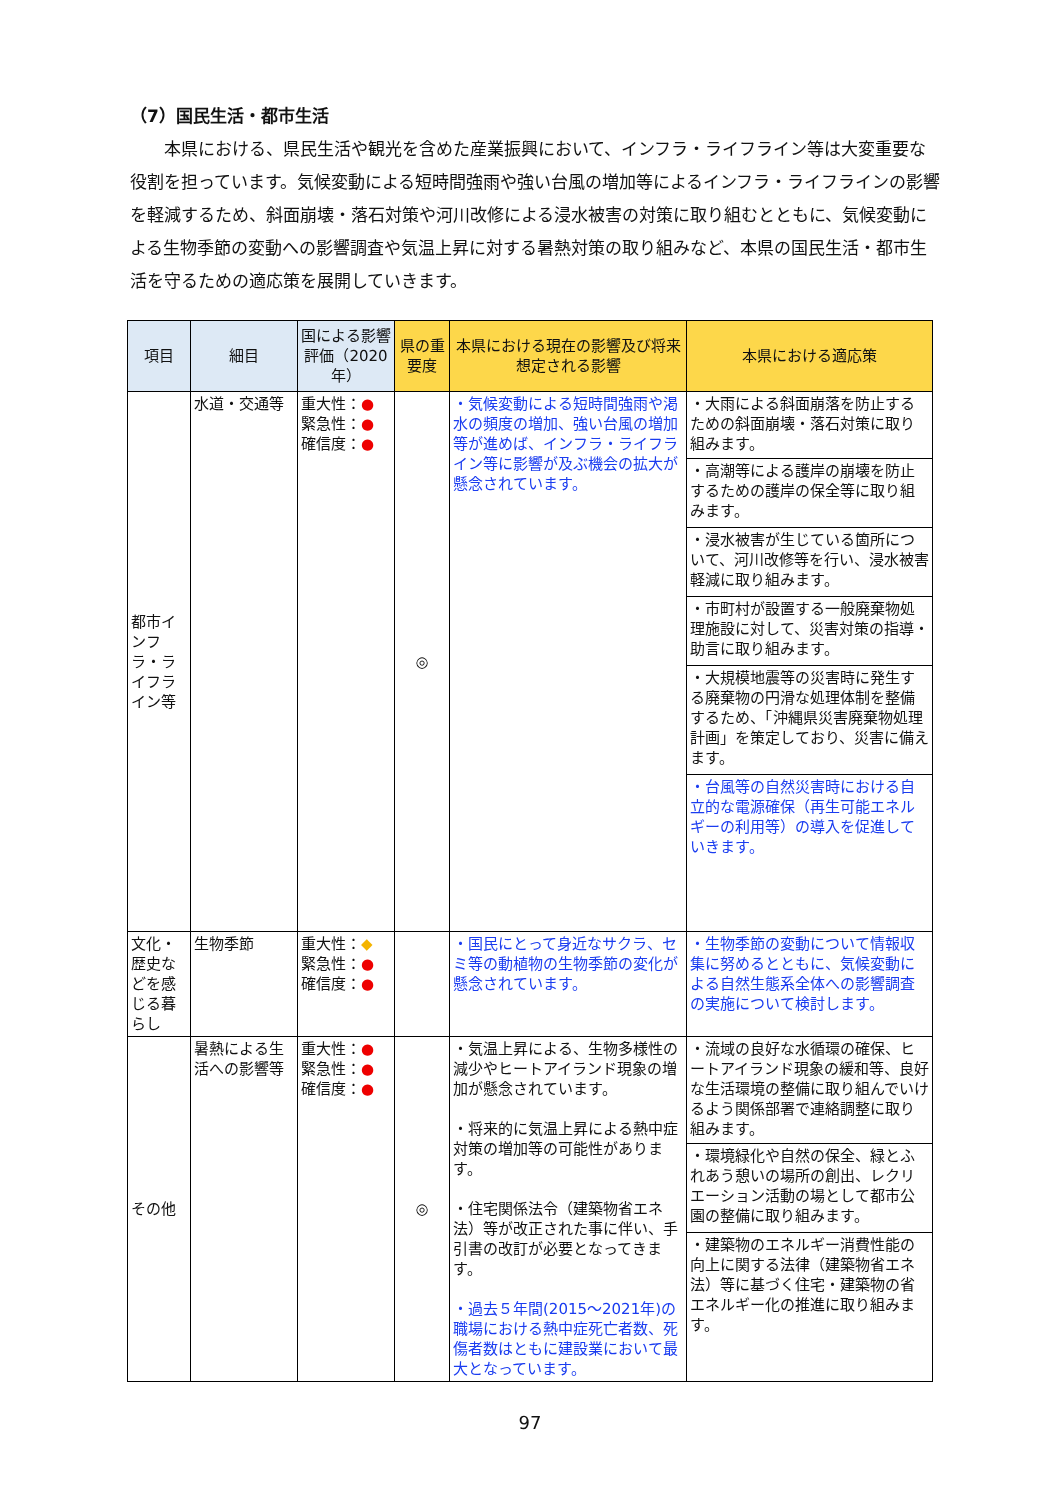（7）国民生活・都市生活
　　本県における、県民生活や観光を含めた産業振興において、インフラ・ライフライン等は大変重要な役割を担っています。気候変動による短時間強雨や強い台風の増加等によるインフラ・ライフラインの影響を軽減するため、斜面崩壊・落石対策や河川改修による浸水被害の対策に取り組むとともに、気候変動による生物季節の変動への影響調査や気温上昇に対する暑熱対策の取り組みなど、本県の国民生活・都市生活を守るための適応策を展開していきます。
| 項目 | 細目 | 国による影響評価（2020年） | 県の重要度 | 本県における現在の影響及び将来想定される影響 | 本県における適応策 |
| --- | --- | --- | --- | --- | --- |
| 都市インフラ・ライフライン等 | 水道・交通等 | 重大性： ● 緊急性： ● 確信度： ● | ◎ | ・気候変動による短時間強雨や渇水の頻度の増加、強い台風の増加等が進めば、インフラ・ライフライン等に影響が及ぶ機会の拡大が懸念されています。 | ・大雨による斜面崩落を防止するための斜面崩壊・落石対策に取り組みます。 ・高潮等による護岸の崩壊を防止するための護岸の保全等に取り組みます。 ・浸水被害が生じている箇所について、河川改修等を行い、浸水被害軽減に取り組みます。 ・市町村が設置する一般廃棄物処理施設に対して、災害対策の指導・助言に取り組みます。 ・大規模地震等の災害時に発生する廃棄物の円滑な処理体制を整備するため、「沖縄県災害廃棄物処理計画」を策定しており、災害に備えます。 ・台風等の自然災害時における自立的な電源確保（再生可能エネルギーの利用等）の導入を促進していきます。 |
| 文化・歴史などを感じる暮らし | 生物季節 | 重大性： ◆ 緊急性： ● 確信度： ● | | ・国民にとって身近なサクラ、セミ等の動植物の生物季節の変化が懸念されています。 | ・生物季節の変動について情報収集に努めるとともに、気候変動による自然生態系全体への影響調査の実施について検討します。 |
| その他 | 暑熱による生活への影響等 | 重大性： ● 緊急性： ● 確信度： ● | ◎ | ・気温上昇による、生物多様性の減少やヒートアイランド現象の増加が懸念されています。 ・将来的に気温上昇による熱中症対策の増加等の可能性があります。 ・住宅関係法令（建築物省エネ法）等が改正された事に伴い、手引書の改訂が必要となってきます。 ・過去５年間(2015～2021年)の職場における熱中症死亡者数、死傷者数はともに建設業において最大となっています。 | ・流域の良好な水循環の確保、ヒートアイランド現象の緩和等、良好な生活環境の整備に取り組んでいけるよう関係部署で連絡調整に取り組みます。 ・環境緑化や自然の保全、緑とふれあう憩いの場所の創出、レクリエーション活動の場として都市公園の整備に取り組みます。 ・建築物のエネルギー消費性能の向上に関する法律（建築物省エネ法）等に基づく住宅・建築物の省エネルギー化の推進に取り組みます。 |
97